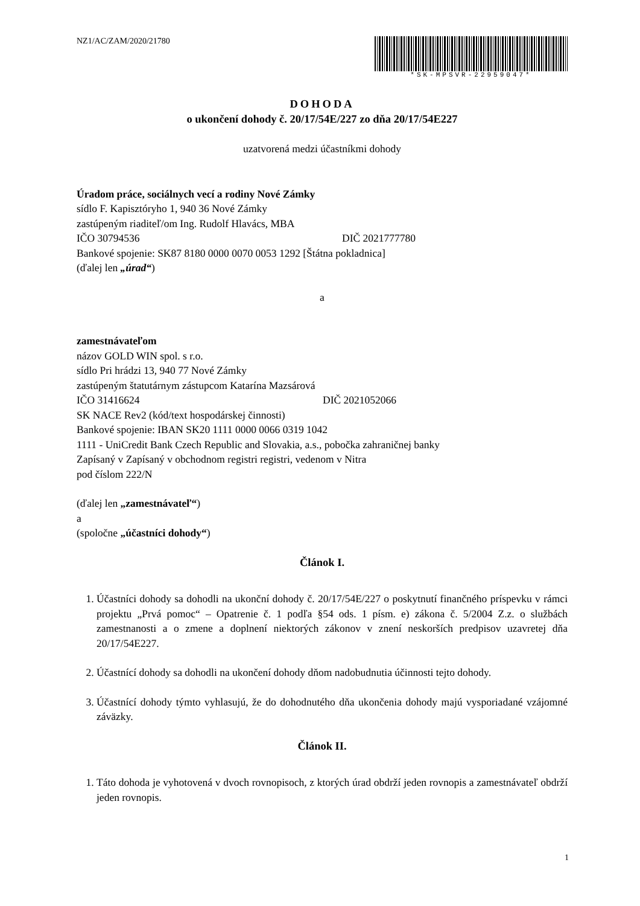NZ1/AC/ZAM/2020/21780
*SK-MPSVR-22959047*
DOHODA
o ukončení dohody č. 20/17/54E/227 zo dňa 20/17/54E227
uzatvorená medzi účastníkmi dohody
Úradom práce, sociálnych vecí a rodiny Nové Zámky
sídlo F. Kapisztóryho 1, 940 36 Nové Zámky
zastúpeným riaditeľ/om Ing. Rudolf Hlavács, MBA
IČO 30794536 DIČ 2021777780
Bankové spojenie: SK87 8180 0000 0070 0053 1292 [Štátna pokladnica]
(ďalej len „úrad“)
a
zamestnávateľom
názov GOLD WIN spol. s r.o.
sídlo Pri hrádzi 13, 940 77 Nové Zámky
zastúpeným štatutárnym zástupcom Katarína Mazsárová
IČO 31416624 DIČ 2021052066
SK NACE Rev2 (kód/text hospodárskej činnosti)
Bankové spojenie: IBAN SK20 1111 0000 0066 0319 1042
1111 - UniCredit Bank Czech Republic and Slovakia, a.s., pobočka zahraničnej banky
Zapísaný v Zapísaný v obchodnom registri registri, vedenom v Nitra
pod číslom 222/N
(ďalej len „zamestnávateľ“)
a
(spoločne „účastníci dohody“)
Článok I.
1. Účastníci dohody sa dohodli na ukonční dohody č. 20/17/54E/227 o poskytnutí finančného príspevku v rámci projektu „Prvá pomoc“ – Opatrenie č. 1 podľa §54 ods. 1 písm. e) zákona č. 5/2004 Z.z. o službách zamestnanosti a o zmene a doplnení niektorých zákonov v znení neskorších predpisov uzavretej dňa 20/17/54E227.
2. Účastnící dohody sa dohodli na ukončení dohody dňom nadobudnutia účinnosti tejto dohody.
3. Účastnící dohody týmto vyhlasujú, že do dohodnutého dňa ukončenia dohody majú vysporiadané vzájomné záväzky.
Článok II.
1. Táto dohoda je vyhotovená v dvoch rovnopisoch, z ktorých úrad obdrží jeden rovnopis a zamestnávateľ obdrží jeden rovnopis.
1